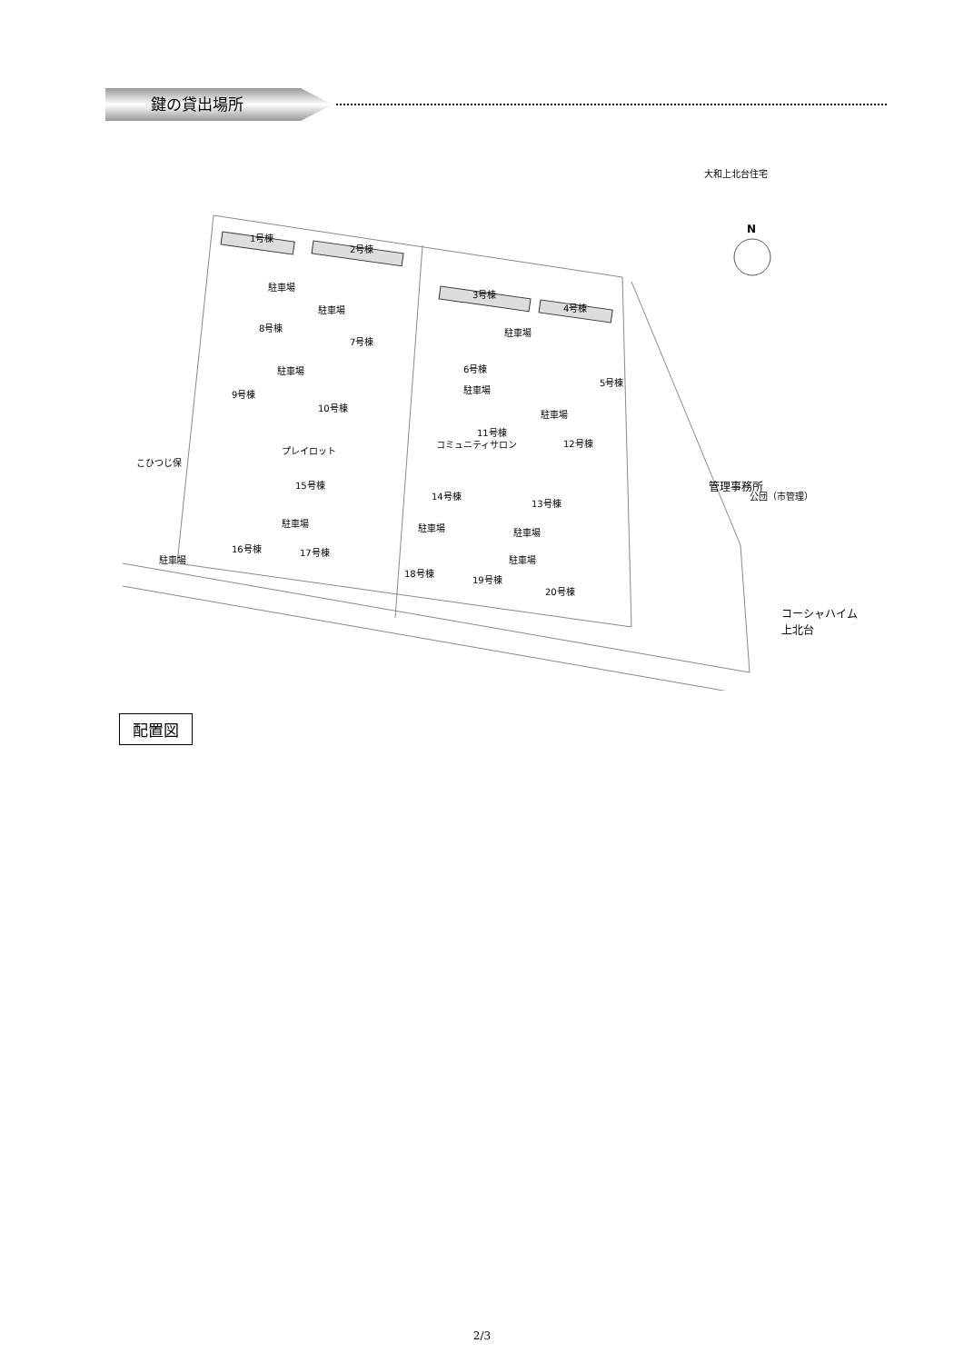鍵の貸出場所
1号棟
2号棟
3号棟
4号棟
5号棟
6号棟
7号棟
8号棟
9号棟
10号棟
11号棟
12号棟
13号棟
14号棟
15号棟
16号棟
17号棟
18号棟
19号棟
20号棟
駐車場
駐車場
駐車場
駐車場
駐車場
駐車場
駐車場
駐車場
駐車場
駐車場
駐車場
プレイロット
こひつじ保
コミュニティサロン
大和上北台住宅
公団（市管理）
管理事務所
コーシャハイム
上北台
N
配置図
2/3